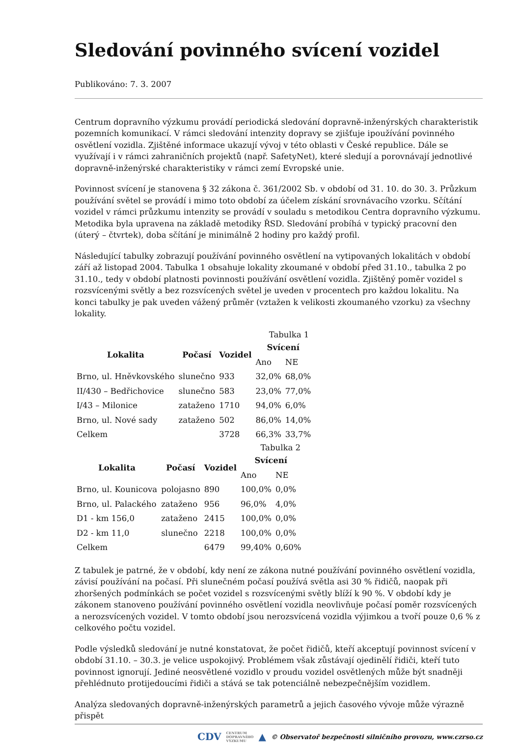Sledování povinného svícení vozidel
Publikováno: 7. 3. 2007
Centrum dopravního výzkumu provádí periodická sledování dopravně-inženýrských charakteristik pozemních komunikací. V rámci sledování intenzity dopravy se zjišťuje ipoužívání povinného osvětlení vozidla. Zjištěné informace ukazují vývoj v této oblasti v České republice. Dále se využívají i v rámci zahraničních projektů (např. SafetyNet), které sledují a porovnávají jednotlivé dopravně-inženýrské charakteristiky v rámci zemí Evropské unie.
Povinnost svícení je stanovena § 32 zákona č. 361/2002 Sb. v období od 31. 10. do 30. 3. Průzkum používání světel se provádí i mimo toto období za účelem získání srovnávacího vzorku. Sčítání vozidel v rámci průzkumu intenzity se provádí v souladu s metodikou Centra dopravního výzkumu. Metodika byla upravena na základě metodiky ŘSD. Sledování probíhá v typický pracovní den (úterý – čtvrtek), doba sčítání je minimálně 2 hodiny pro každý profil.
Následující tabulky zobrazují používání povinného osvětlení na vytipovaných lokalitách v období září až listopad 2004. Tabulka 1 obsahuje lokality zkoumané v období před 31.10., tabulka 2 po 31.10., tedy v období platnosti povinnosti používání osvětlení vozidla. Zjištěný poměr vozidel s rozsvícenými světly a bez rozsvícených světel je uveden v procentech pro každou lokalitu. Na konci tabulky je pak uveden vážený průměr (vztažen k velikosti zkoumaného vzorku) za všechny lokality.
Tabulka 1
| Lokalita | Počasí | Vozidel | Svícení | |
| --- | --- | --- | --- | --- |
| | | | Ano | NE |
| Brno, ul. Hněvkovského | slunečno | 933 | 32,0% | 68,0% |
| II/430 – Bedřichovice | slunečno | 583 | 23,0% | 77,0% |
| I/43 – Milonice | zataženo | 1710 | 94,0% | 6,0% |
| Brno, ul. Nové sady | zataženo | 502 | 86,0% | 14,0% |
| Celkem | | 3728 | 66,3% | 33,7% |
Tabulka 2
| Lokalita | Počasí | Vozidel | Svícení | |
| --- | --- | --- | --- | --- |
| | | | Ano | NE |
| Brno, ul. Kounicova | polojasno | 890 | 100,0% | 0,0% |
| Brno, ul. Palackého | zataženo | 956 | 96,0% | 4,0% |
| D1 - km 156,0 | zataženo | 2415 | 100,0% | 0,0% |
| D2 - km 11,0 | slunečno | 2218 | 100,0% | 0,0% |
| Celkem | | 6479 | 99,40% | 0,60% |
Z tabulek je patrné, že v období, kdy není ze zákona nutné používání povinného osvětlení vozidla, závisí používání na počasí. Při slunečném počasí používá světla asi 30 % řidičů, naopak při zhoršených podmínkách se počet vozidel s rozsvícenými světly blíží k 90 %. V období kdy je zákonem stanoveno používání povinného osvětlení vozidla neovlivňuje počasí poměr rozsvícených a nerozsvícených vozidel. V tomto období jsou nerozsvícená vozidla výjimkou a tvoří pouze 0,6 % z celkového počtu vozidel.
Podle výsledků sledování je nutné konstatovat, že počet řidičů, kteří akceptují povinnost svícení v období 31.10. – 30.3. je velice uspokojivý. Problémem však zůstávají ojedinělí řidiči, kteří tuto povinnost ignorují. Jediné neosvětlené vozidlo v proudu vozidel osvětlených může být snadněji přehlédnuto protijedoucími řidiči a stává se tak potenciálně nebezpečnějším vozidlem.
Analýza sledovaných dopravně-inženýrských parametrů a jejich časového vývoje může výrazně přispět
CDV CENTRUM
DOPRAVNÍHO
VÝZKUMU ▲ © Observatoř bezpečnosti silničního provozu, www.czrso.cz